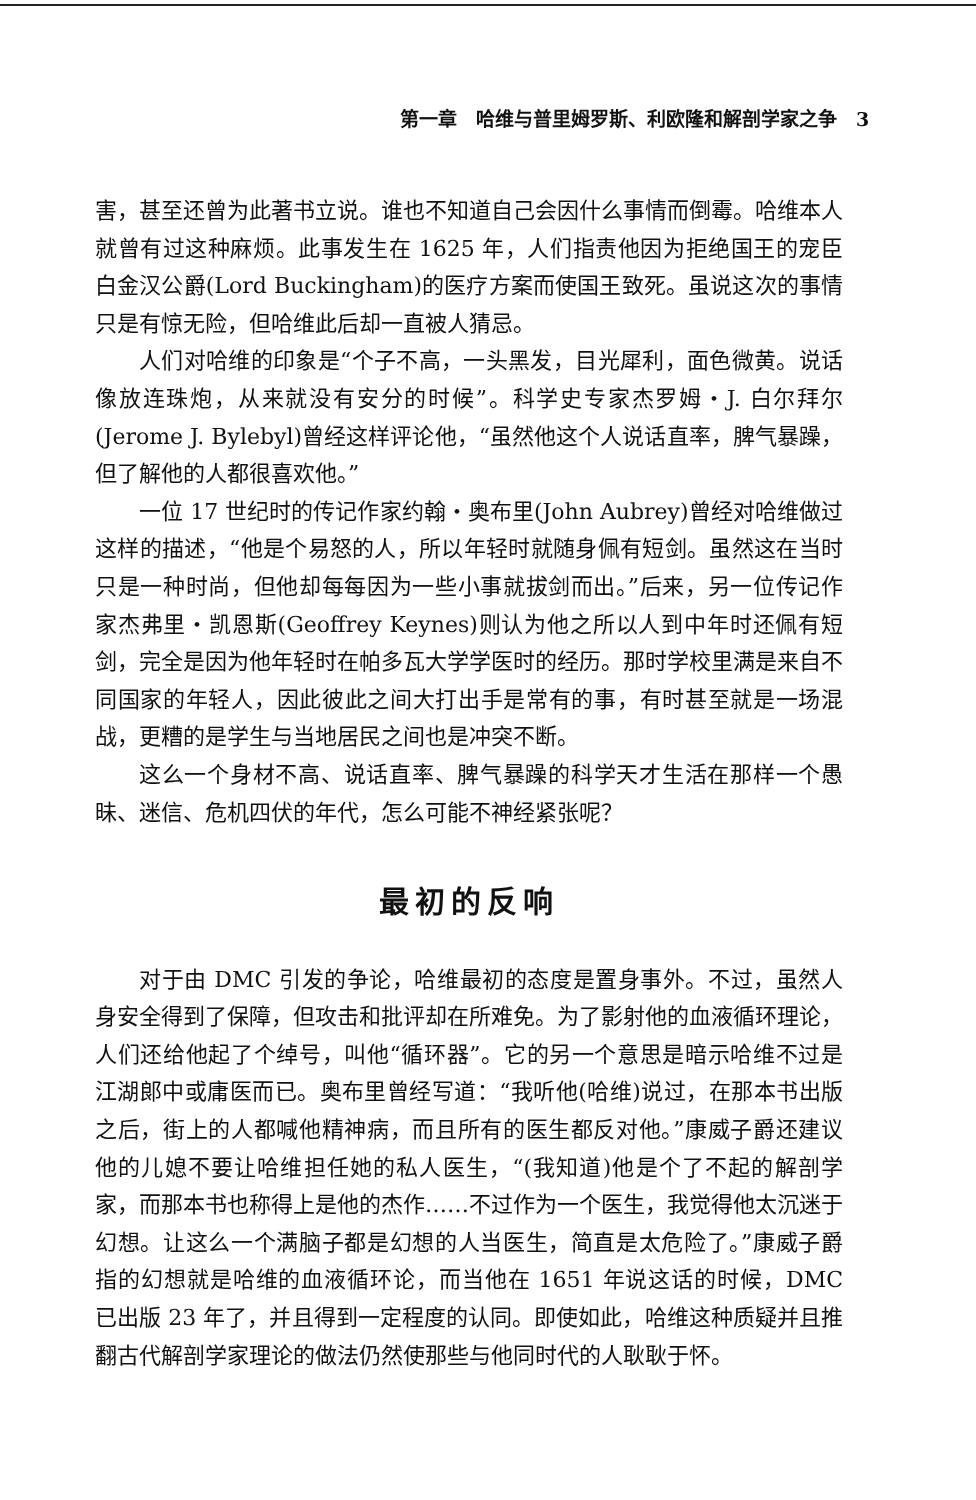第一章　哈维与普里姆罗斯、利欧隆和解剖学家之争　3
害，甚至还曾为此著书立说。谁也不知道自己会因什么事情而倒霉。哈维本人就曾有过这种麻烦。此事发生在 1625 年，人们指责他因为拒绝国王的宠臣白金汉公爵(Lord Buckingham)的医疗方案而使国王致死。虽说这次的事情只是有惊无险，但哈维此后却一直被人猜忌。
人们对哈维的印象是“个子不高，一头黑发，目光犀利，面色微黄。说话像放连珠炮，从来就没有安分的时候”。科学史专家杰罗姆・J. 白尔拜尔(Jerome J. Bylebyl)曾经这样评论他，“虽然他这个人说话直率，脾气暴躁，但了解他的人都很喜欢他。”
一位 17 世纪时的传记作家约翰・奥布里(John Aubrey)曾经对哈维做过这样的描述，“他是个易怒的人，所以年轻时就随身佩有短剑。虽然这在当时只是一种时尚，但他却每每因为一些小事就拔剑而出。”后来，另一位传记作家杰弗里・凯恩斯(Geoffrey Keynes)则认为他之所以人到中年时还佩有短剑，完全是因为他年轻时在帕多瓦大学学医时的经历。那时学校里满是来自不同国家的年轻人，因此彼此之间大打出手是常有的事，有时甚至就是一场混战，更糟的是学生与当地居民之间也是冲突不断。
这么一个身材不高、说话直率、脾气暴躁的科学天才生活在那样一个愚昧、迷信、危机四伏的年代，怎么可能不神经紧张呢？
最初的反响
对于由 DMC 引发的争论，哈维最初的态度是置身事外。不过，虽然人身安全得到了保障，但攻击和批评却在所难免。为了影射他的血液循环理论，人们还给他起了个绰号，叫他“循环器”。它的另一个意思是暗示哈维不过是江湖郎中或庸医而已。奥布里曾经写道：“我听他(哈维)说过，在那本书出版之后，街上的人都喊他精神病，而且所有的医生都反对他。”康威子爵还建议他的儿媳不要让哈维担任她的私人医生，“(我知道)他是个了不起的解剖学家，而那本书也称得上是他的杰作……不过作为一个医生，我觉得他太沉迷于幻想。让这么一个满脑子都是幻想的人当医生，简直是太危险了。”康威子爵指的幻想就是哈维的血液循环论，而当他在 1651 年说这话的时候，DMC 已出版 23 年了，并且得到一定程度的认同。即使如此，哈维这种质疑并且推翻古代解剖学家理论的做法仍然使那些与他同时代的人耿耿于怀。